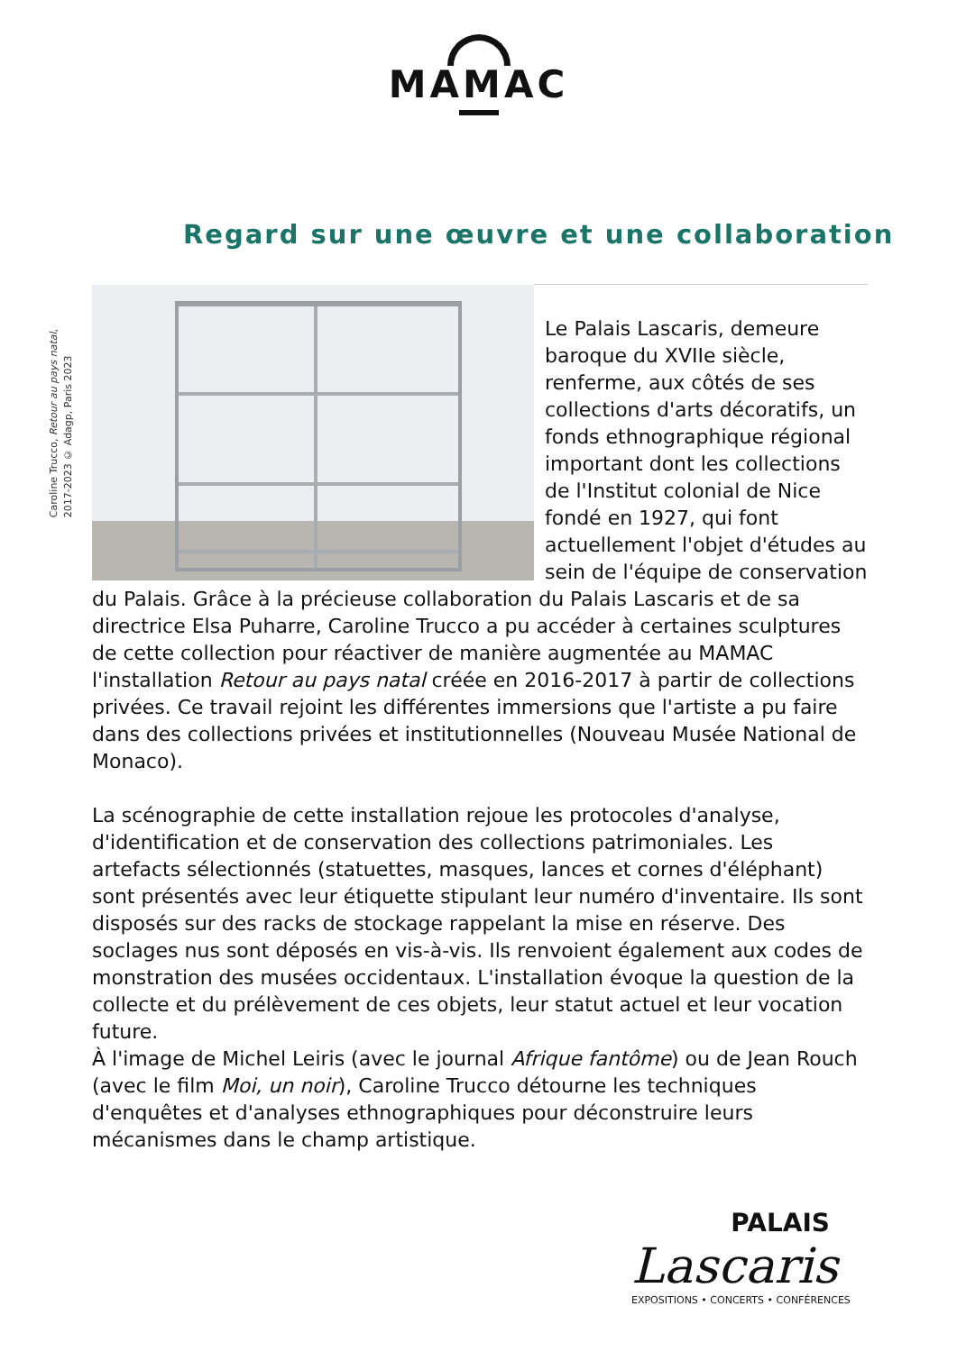MAMAC
Regard sur une œuvre et une collaboration
Caroline Trucco, Retour au pays natal,
2017-2023 © Adagp, Paris 2023
Le Palais Lascaris, demeure baroque du XVIIe siècle, renferme, aux côtés de ses collections d'arts décoratifs, un fonds ethnographique régional important dont les collections de l'Institut colonial de Nice fondé en 1927, qui font actuellement l'objet d'études au sein de l'équipe de conservation du Palais. Grâce à la précieuse collaboration du Palais Lascaris et de sa directrice Elsa Puharre, Caroline Trucco a pu accéder à certaines sculptures de cette collection pour réactiver de manière augmentée au MAMAC l'installation Retour au pays natal créée en 2016-2017 à partir de collections privées. Ce travail rejoint les différentes immersions que l'artiste a pu faire dans des collections privées et institutionnelles (Nouveau Musée National de Monaco).
La scénographie de cette installation rejoue les protocoles d'analyse, d'identification et de conservation des collections patrimoniales. Les artefacts sélectionnés (statuettes, masques, lances et cornes d'éléphant) sont présentés avec leur étiquette stipulant leur numéro d'inventaire. Ils sont disposés sur des racks de stockage rappelant la mise en réserve. Des soclages nus sont déposés en vis-à-vis. Ils renvoient également aux codes de monstration des musées occidentaux. L'installation évoque la question de la collecte et du prélèvement de ces objets, leur statut actuel et leur vocation future.
À l'image de Michel Leiris (avec le journal Afrique fantôme) ou de Jean Rouch (avec le film Moi, un noir), Caroline Trucco détourne les techniques d'enquêtes et d'analyses ethnographiques pour déconstruire leurs mécanismes dans le champ artistique.
PALAIS
Lascaris
EXPOSITIONS • CONCERTS • CONFÉRENCES